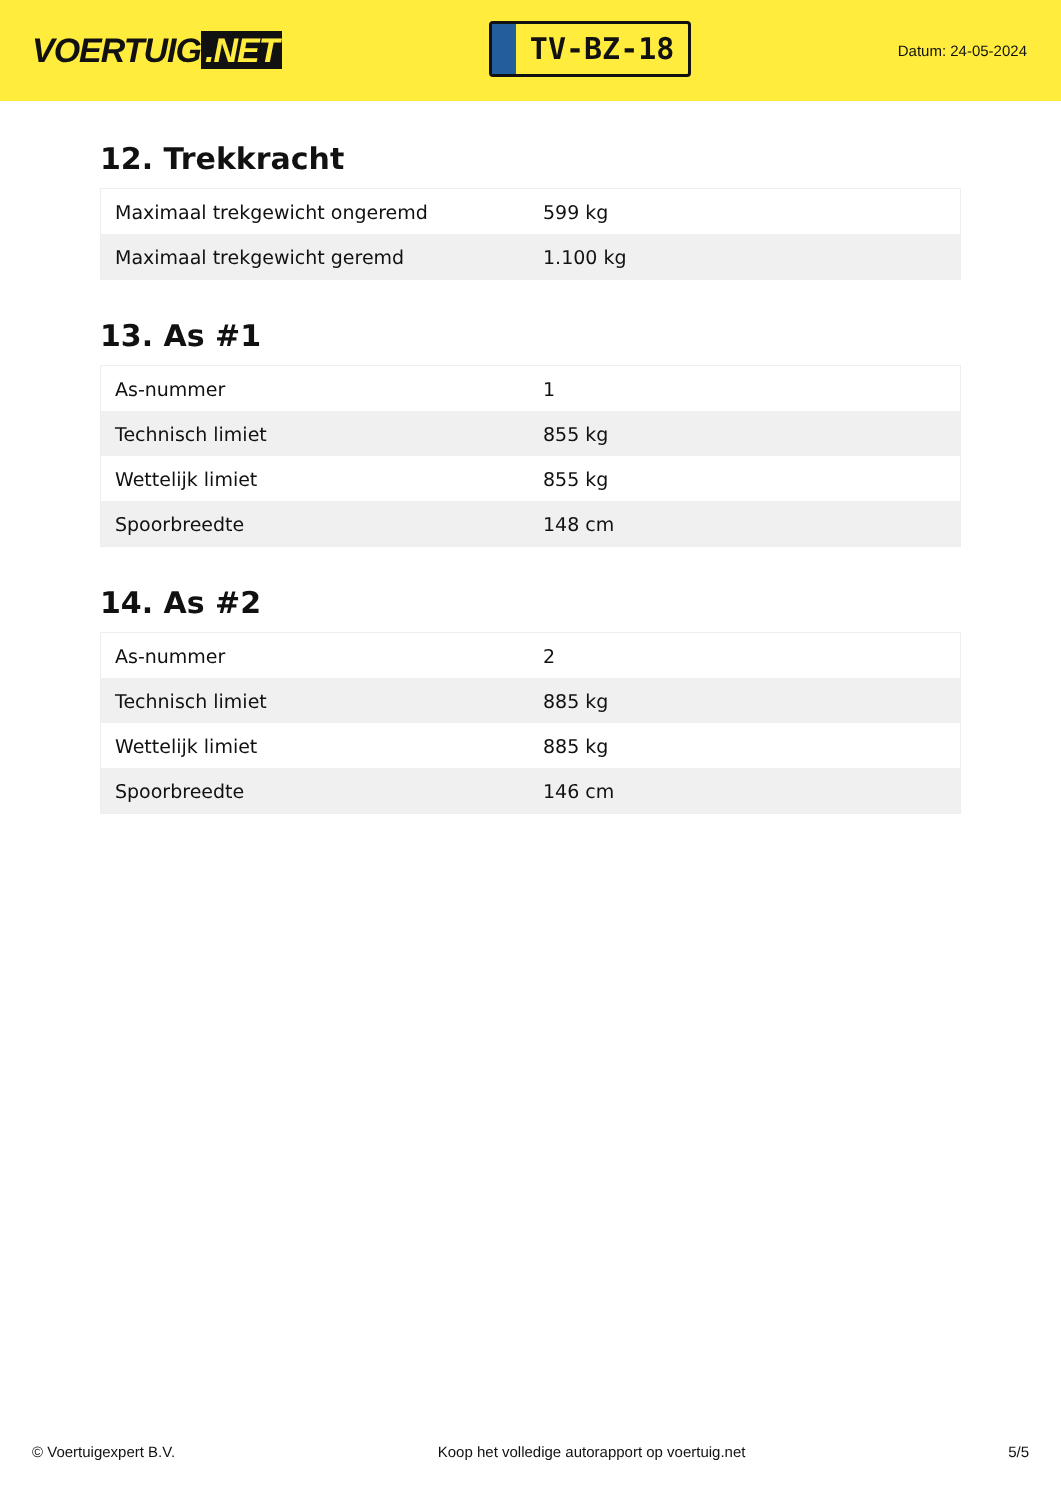VOERTUIG.NET
TV-BZ-18
Datum: 24-05-2024
12. Trekkracht
| Maximaal trekgewicht ongeremd | 599 kg |
| Maximaal trekgewicht geremd | 1.100 kg |
13. As #1
| As-nummer | 1 |
| Technisch limiet | 855 kg |
| Wettelijk limiet | 855 kg |
| Spoorbreedte | 148 cm |
14. As #2
| As-nummer | 2 |
| Technisch limiet | 885 kg |
| Wettelijk limiet | 885 kg |
| Spoorbreedte | 146 cm |
© Voertuigexpert B.V. Koop het volledige autorapport op voertuig.net 5/5